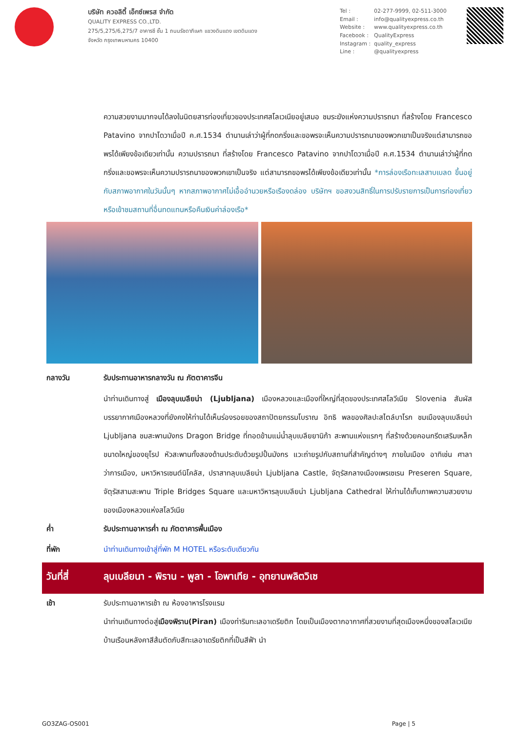บริษัท ควอลิตี้ เอ็กซ์เพรส จำกัด
QUALITY EXPRESS CO.,LTD.
275/5,275/6,275/7 อาคารซี ชั้น 1 ถนนรัชดาภิเษก แขวงดินแดง เขตดินแดง
จังหวัด กรุงเทพมหานคร 10400
Tel : 02-277-9999, 02-511-3000 Email : info@qualityexpress.co.th Website : www.qualityexpress.co.th Facebook : QualityExpress Instagram : quality_express Line : @qualityexpress
ความสวยงามมากจนได้ลงในนิตยสารท่องเที่ยวของประเทศสโลเวเนียอยู่เสมอ ชมระฆังแห่งความปรารถนา ที่สร้างโดย Francesco Patavino จากปาโดวาเมื่อปี ค.ศ.1534 ตำนานเล่าว่าผู้ที่กดกริ่งและขอพรจะเห็นความปรารถนาของพวกเขาเป็นจริงแต่สามารถขอพรได้เพียงข้อเดียวเท่านั้น ความปรารถนา ที่สร้างโดย Francesco Patavino จากปาโดวาเมื่อปี ค.ศ.1534 ตำนานเล่าว่าผู้ที่กดกริ่งและขอพรจะเห็นความปรารถนาของพวกเขาเป็นจริง แต่สามารถขอพรได้เพียงข้อเดียวเท่านั้น *การล่องเรือทะเลสาบเบลด ขึ้นอยู่กับสภาพอากาศในวันนั้นๆ หากสภาพอากาศไม่เอื้ออำนวยหรือเรืองดล่อง บริษัทฯ ขอสงวนสิทธิ์ในการปรับรายการเป็นการท่องเที่ยวหรือเข้าชมสถานที่อื่นทดแทนหรือคืนเงินค่าล่องเรือ*
กลางวัน รับประทานอาหารกลางวัน ณ ภัตตาคารจีน
นำท่านเดินทางสู่ เมืองลุบเบลียน่า (Ljubljana) เมืองหลวงและเมืองที่ใหญ่ที่สุดของประเทศสโลวีเนีย Slovenia สัมผัสบรรยากาศเมืองหลวงที่ยังคงให้ท่านได้เห็นร่องรอยของสถาปัตยกรรมโบราณ อิทธิ พลของศิลปะสไตล์บาโรก ชมเมืองลุบเบลียน่า Ljubljana ชมสะพานมังกร Dragon Bridge ที่ทอดข้ามแม่น้ำลุบเบลียยานิก้า สะพานแห่งแรกๆ ที่สร้างด้วยคอนกรีตเสริมเหล็กขนาดใหญ่ของยุโรป หัวสะพานทั้งสองด้านประดับด้วยรูปปั้นมังกร แวะถ่ายรูปกับสถานที่สำคัญต่างๆ ภายในเมือง อาทิเช่น ศาลาว่าการเมือง, มหาวิหารเซนต์นิโคลัส, ปราสาทลุบเบลียน่า Ljubljana Castle, จัตุรัสกลางเมืองเพรเซเรน Preseren Square, จัตุรัสสามสะพาน Triple Bridges Square และมหาวิหารลุบเบลียน่า Ljubljana Cathedral ให้ท่านได้เก็บภาพความสวยงามของเมืองหลวงแห่งสโลวีเนีย
ค่ำ รับประทานอาหารค่ำ ณ ภัตตาคารพื้นเมือง
ที่พัก นำท่านเดินทางเข้าสู่ที่พัก M HOTEL หรือระดับเดียวกัน
วันที่สี่ ลุบเบลียนา - พิราน - พูลา - โอพาเทีย - อุทยานพลิตวิเซ
เช้า รับประทานอาหารเช้า ณ ห้องอาหารโรงแรม
นำท่านเดินทางต่อสู่เมืองพิราน(Piran) เมืองท่าริมทะเลอาเดรียติก โดยเป็นเมืองตากอากาศที่สวยงามที่สุดเมืองหนึ่งของสโลเวเนีย บ้านเรือนหลังคาสีส้มตัดกับสีทะเลอาเดรียติกที่เป็นสีฟ้า นำ
GO3ZAG-OS001 Page | 5